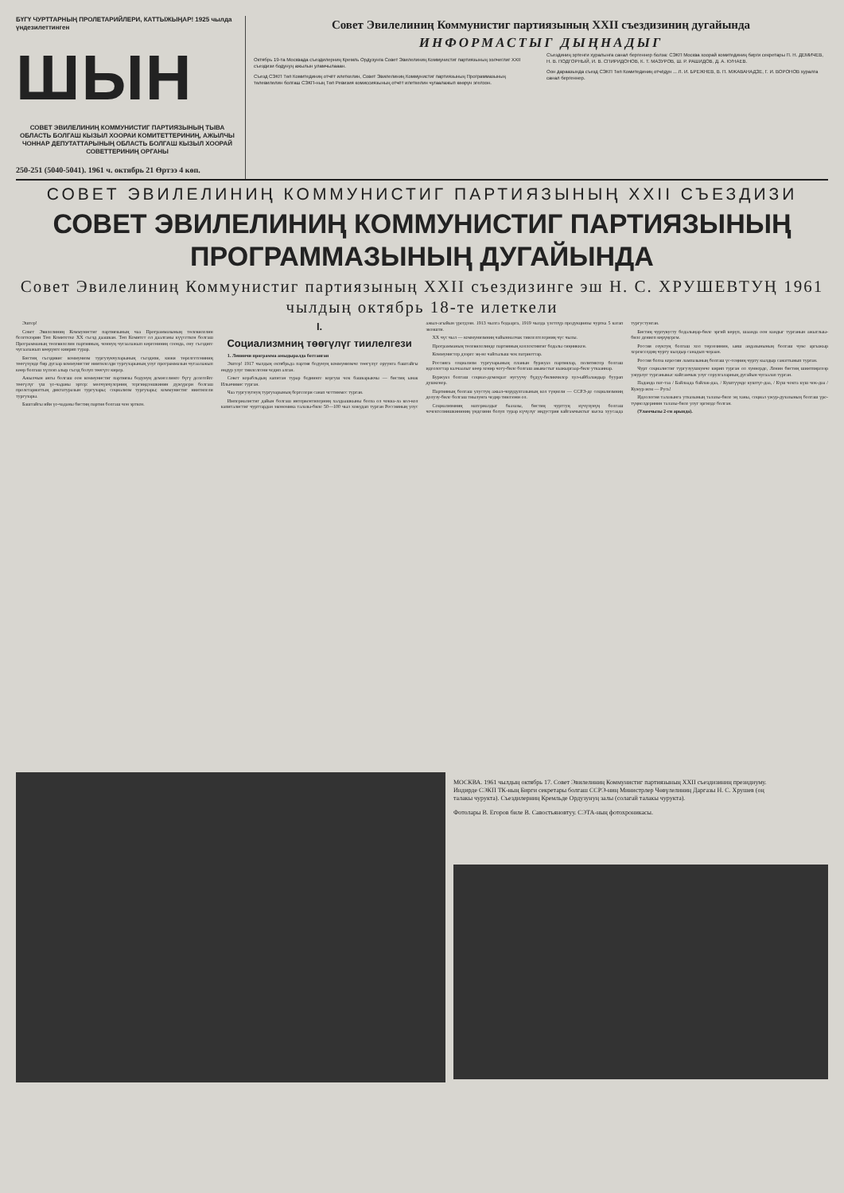БҮГҮ ЧУРТТАРНЫҢ ПРОЛЕТАРИЙЛЕРИ, КАТТЫЖЫҢАР! 1925 чылда үндезилеттинген
ШЫН
СОВЕТ ЭВИЛЕЛИНИҢ КОММУНИСТИГ ПАРТИЯЗЫНЫҢ ТЫВА ОБЛАСТЬ БОЛГАШ КЫЗЫЛ ХООРАИ КОМИТЕТТЕРИНИҢ, АЖЫЛЧЫ ЧОННАР ДЕПУТАТТАРЫНЫҢ ОБЛАСТЬ БОЛГАШ КЫЗЫЛ ХООРАЙ СОВЕТТЕРИНИҢ ОРГАНЫ
250-251 (5040-5041). 1961 ч. октябрь 21 Өртээ 4 көп.
Совет Эвилелиниң Коммунистиг партиязының XXII съездизиниң дугайында
ИНФОРМАСТЫГ ДЫҢНАДЫГ
Октябрь 19-та Москвада съездилерниң Кремль Ордузунга Совет Эвилелиниң Коммунистиг партиязының ээлчеглиг XXII съездизи бодунуң ажылын уламчылааан.
Съезд СЭКП Төп Комитединиң отчёт илеткелин, Совет Эвилелиниң Коммунистиг партиязының Программазының төлевилелин болгаш СЭКП-ның Төп Ревизия комиссиязының отчёт илеткелин чугаалажып көөрүн эгелээн.
Съездиниң эртенги хуралынга санал бергеннер болза: СЭКП Москва хоорай комитединиң бирги секретары П. Н. ДЕМИЧЕВ, Н. В. ПОДГОРНЫЙ, И. В. СПИРИДОНОВ, К. Т. МАЗУРОВ, Ш. Р. РАШИДОВ, Д. А. КУНАЕВ.
Оон дараазында съезд СЭКП Төп Комитединиң отчёдун ... Л. И. БРЕЖНЕВ, В. П. МЖАВАНАДЗЕ, Г. И. ВОРОНОВ хуралга санал бергеннер.
СОВЕТ ЭВИЛЕЛИНИҢ КОММУНИСТИГ ПАРТИЯЗЫНЫҢ XXII СЪЕЗДИЗИ
СОВЕТ ЭВИЛЕЛИНИҢ КОММУНИСТИГ ПАРТИЯЗЫНЫҢ ПРОГРАММАЗЫНЫҢ ДУГАЙЫНДА
Совет Эвилелиниң Коммунистиг партиязының XXII съездизинге эш Н. С. ХРУШЕВТУҢ 1961 чылдың октябрь 18-те илеткели
Эштер!
Совет Эвилелиниң Коммунистиг партиязының чаа Программазының төлевилелин белеткээрин Төп Комитетке XX съезд даашкан. Төп Комитет ол даалганы күүсеткен болгаш Программаның төлевилелин партияның, чоннуң чугаалажып көргениниң соонда, ону съездиге чугаалажып көөрүнге киирип турар.
Бистиң съездивис коммунизм тургузукчуларының съездизи, кижи төрелгетениниң төөгүзүнде бир дугаар коммунистиг ниитилелди тургузарының улуг программазын чугаалажып көөр болгаш хүлээп алыр съезд болуп төөгүге кирер.
Ажылчын ангы болгаш оон коммунистиг партиязы бодунуң демиселинге бүгү делегейге төөгүлүг үш үе-чаданы эртер: мөлчүкчүлерниң тергиидээшкинин дүжүрери болгаш пролетариаттың диктатуразын тургузары; социализм тургузары; коммунистиг ниитилели тургузары.
Баштайгы ийи үе-чаданы бистиң партия болгаш чон эрткен.
I.
Социализмниң төөгүлүг тиилелгези
1. Ленинчи программа амыдыралда боттанган
Эштер! 1917 чылдың октябрьда партия бодунуң коммунизмче төөгүлүг оруунга баштайгы өндүр улуг тиилелгени чедип алган.
Совет корабльдың капитан турар бедиинге коргуш чок башкарыкчы — бистиң ынак Ильичивис турган.
Чаа тургузугнуң тургузарының бергелери санап четтинмес турган.
Империалистиг дайын болгаш интервентилерниң халдаашкыны болза ол чокка-ла кол-кол капиталистиг чурттардан экономика талазы-биле 50—100 чыл хожудап турган Россияның улус ажыл-агыйын үрегдээн. 1913 чылга бодаарга, 1919 чылда үлетпүр продукциязы чуртка 5 катап эвээшти.
XX чүс чыл — коммунизмниң чайынналчак тиилелгелерниң чүс чылы.
Программаның төлевилелинде партияның коллективтиг бодалы сиңниккен.
Коммунистер дээрге эң-не чайгылыш чок патриоттар.
Россияга социализм тургузарының планын буржуаз партиялар, политиктер болгаш идеологтар калчаалыг көөр хенир чогу-биле болгаш авыяастыг кыжыргаар-биле уткааннар.
Буржуаз болгаш социал-демократ нугуучу бүдүү-биликчилер хул-ыйбаландыр буурап душкенер.
Партияның болгаш улустуң ажыл-чорудулгазының кол түңнели — ССРЭ-де социализмниң долузу-биле болгаш тиылунга чедир тиилээни ол.
Социализмниң материалдыг баазазы, бистиң чурттуң күчүзүнүң болгаш чечектелиишкининиң үндезини болуп турар күчүлүг индустрия кайгамчыктыг кыска хуусаада тургустунган.
Бистиң чуртувусту бодалыңар-биле эргий көрүп, шаанда оон кандыг турганын ажыглыы-биле дениеп көрүңерем.
Россия озуктуң болгаш хол төрээзинин, ыяш андазынының болгаш чуве аргыжыр херекселдиң чурту кылдыр санадып чораан.
Россия болза керосин лампазының болгаш үс-теңниң чурту кылдыр санаттынып турган.
Чурт социалистиг тургузуушкунче кирип турган ол хуннерде, Ленин бистиң шиитпирлээр ужурлуг турганывыс кайгамчык улуг сорулгаларның дугайын чугаалап турган.
Паданда пат-таа / Байлаада байлак-даа, / Куштүүнде куштүг-даа, / Күш чокта күш чок-даа / Кужур ием — Русь!
Идеология талазынга утказының талазы-биле эң ханы, социал ужур-дузазының болгаш үре-түңнелдеринин талазы-биле улуг эргилде болган.
(Уламчызы 2-ги арында).
МОСКВА. 1961 чылдың октябрь 17. Совет Эвилелиниң Коммунистиг партиязының XXII съездизиниң президиуму. Индирде СЭКП ТК-ның Бирги секретары болгаш ССРЭ-ниң Министрлер Чөвүлелиниң Даргазы Н. С. Хрушев (оң талакы чурукта). Съездилерниң Кремльде Ордузунуң залы (солагай талакы чурукта).
Фотолары В. Егоров биле В. Савостьяновтуу. СЭТА-ның фотохроникасы.